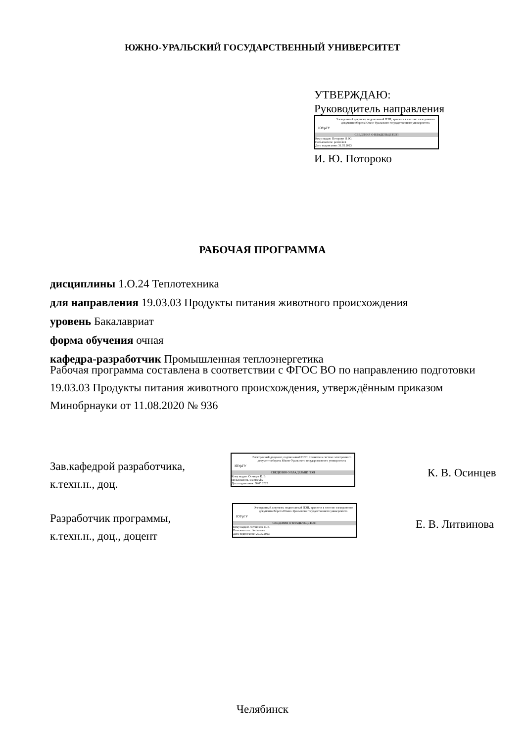ЮЖНО-УРАЛЬСКИЙ ГОСУДАРСТВЕННЫЙ УНИВЕРСИТЕТ
УТВЕРЖДАЮ:
Руководитель направления
ЮУрГУ
Электронный документ, подписанный ПЭП, хранится в системе электронного документооборота Южно-Уральского государственного университета
СВЕДЕНИЯ О ВЛАДЕЛЬЦЕ ПЭП
Кому выдан: Потороко И. Ю.
Пользователь: potorokoii
Дата подписания: 31.05.2023
И. Ю. Потороко
РАБОЧАЯ ПРОГРАММА
дисциплины 1.О.24 Теплотехника
для направления 19.03.03 Продукты питания животного происхождения
уровень Бакалавриат
форма обучения очная
кафедра-разработчик Промышленная теплоэнергетика
Рабочая программа составлена в соответствии с ФГОС ВО по направлению подготовки 19.03.03 Продукты питания животного происхождения, утверждённым приказом Минобрнауки от 11.08.2020 № 936
Зав.кафедрой разработчика,
к.техн.н., доц.
ЮУрГУ
Электронный документ, подписанный ПЭП, хранится в системе электронного документооборота Южно-Уральского государственного университета
СВЕДЕНИЯ О ВЛАДЕЛЬЦЕ ПЭП
Кому выдан: Осинцев К. В.
Пользователь: osintcevkv
Дата подписания: 30.05.2023
К. В. Осинцев
Разработчик программы,
к.техн.н., доц., доцент
ЮУрГУ
Электронный документ, подписанный ПЭП, хранится в системе электронного документооборота Южно-Уральского государственного университета
СВЕДЕНИЯ О ВЛАДЕЛЬЦЕ ПЭП
Кому выдан: Литвинова Е. В.
Пользователь: litvinovaev
Дата подписания: 29.05.2023
Е. В. Литвинова
Челябинск